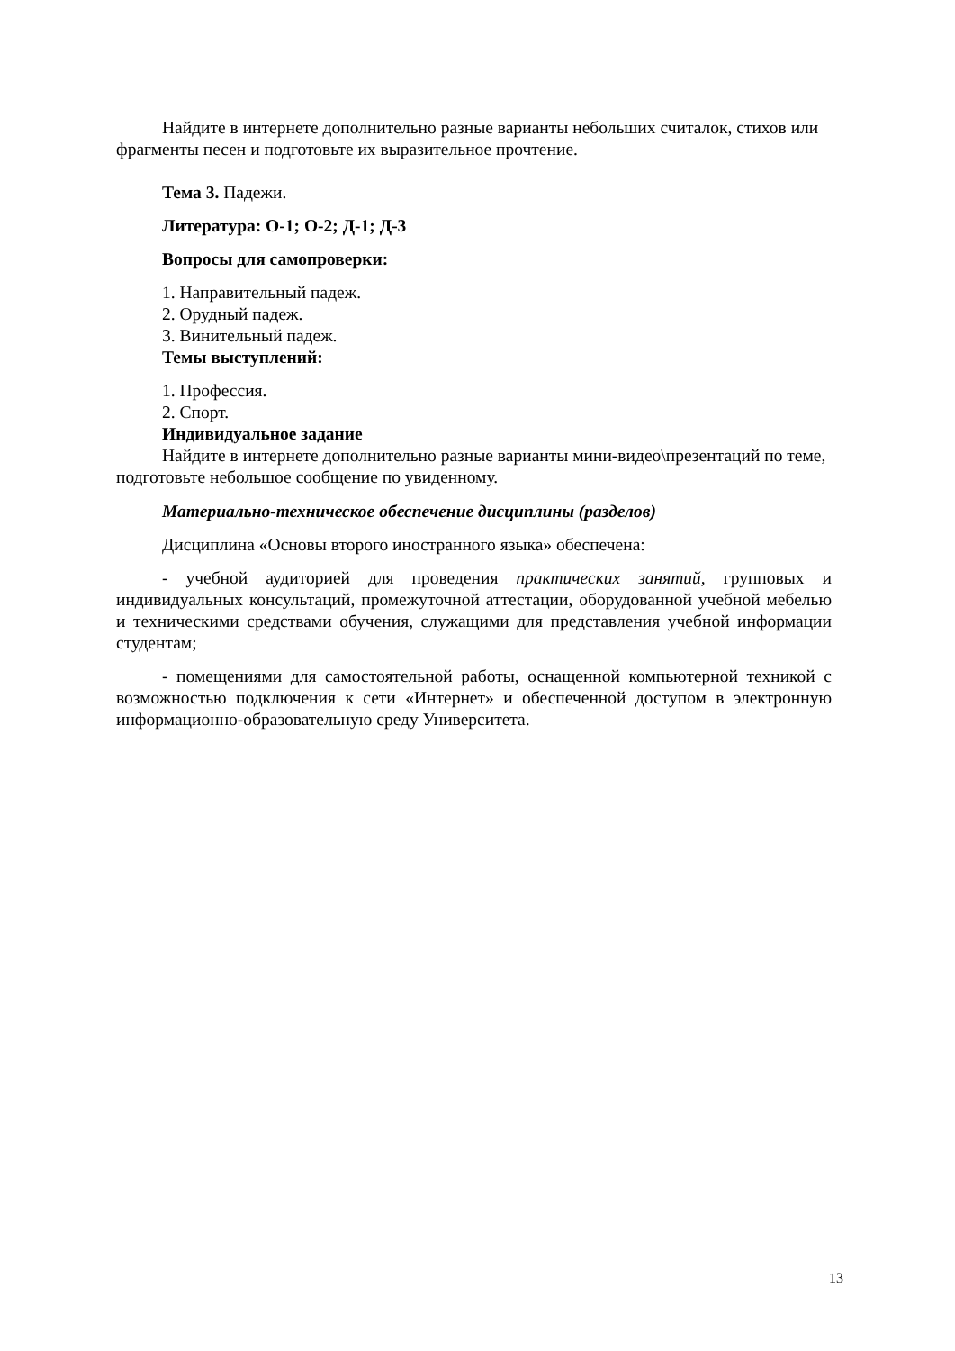Найдите в интернете дополнительно разные варианты небольших считалок, стихов или фрагменты песен и подготовьте их выразительное прочтение.
Тема 3. Падежи.
Литература: О-1; О-2; Д-1; Д-3
Вопросы для самопроверки:
1. Направительный падеж.
2. Орудный падеж.
3. Винительный падеж.
Темы выступлений:
1. Профессия.
2. Спорт.
Индивидуальное задание
Найдите в интернете дополнительно разные варианты мини-видео\презентаций по теме, подготовьте небольшое сообщение по увиденному.
Материально-техническое обеспечение дисциплины (разделов)
Дисциплина «Основы второго иностранного языка» обеспечена:
- учебной аудиторией для проведения практических занятий, групповых и индивидуальных консультаций, промежуточной аттестации, оборудованной учебной мебелью и техническими средствами обучения, служащими для представления учебной информации студентам;
- помещениями для самостоятельной работы, оснащенной компьютерной техникой с возможностью подключения к сети «Интернет» и обеспеченной доступом в электронную информационно-образовательную среду Университета.
13